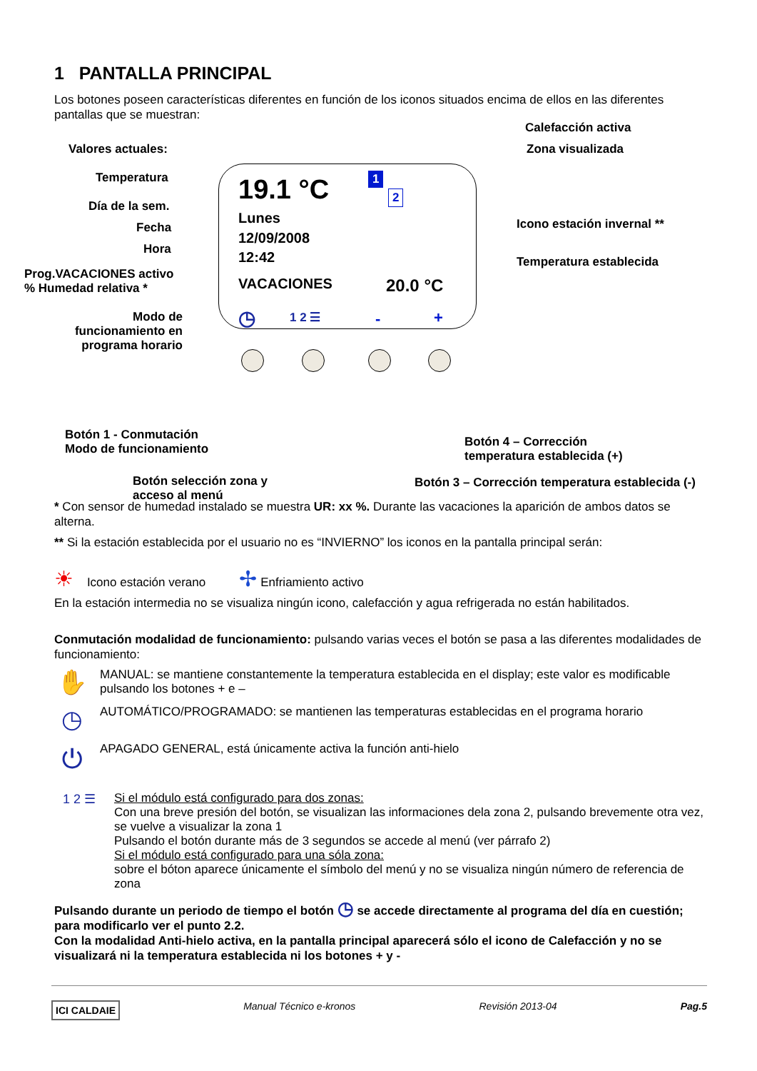1 PANTALLA PRINCIPAL
Los botones poseen características diferentes en función de los iconos situados encima de ellos en las diferentes pantallas que se muestran:
Valores actuales:
Temperatura
Día de la sem.
Fecha
Hora
Prog.VACACIONES activo
% Humedad relativa *
Modo de funcionamiento en programa horario
19.1 °C
Lunes
12/09/2008
12:42
VACACIONES 20.0 °C
1
2
◷ 1 2 ☰ - +
Calefacción activa
Zona visualizada
Icono estación invernal **
Temperatura establecida
Botón 1 - Conmutación
Modo de funcionamiento
Botón 4 – Corrección
temperatura establecida (+)
Botón selección zona y
acceso al menú
Botón 3 – Corrección temperatura establecida (-)
* Con sensor de humedad instalado se muestra UR: xx %. Durante las vacaciones la aparición de ambos datos se alterna.
** Si la estación establecida por el usuario no es “INVIERNO” los iconos en la pantalla principal serán:
☀ Icono estación verano ✢ Enfriamiento activo
En la estación intermedia no se visualiza ningún icono, calefacción y agua refrigerada no están habilitados.
Conmutación modalidad de funcionamiento: pulsando varias veces el botón se pasa a las diferentes modalidades de funcionamiento:
✋
MANUAL: se mantiene constantemente la temperatura establecida en el display; este valor es modificable pulsando los botones + e –
◷
AUTOMÁTICO/PROGRAMADO: se mantienen las temperaturas establecidas en el programa horario
⏻
APAGADO GENERAL, está únicamente activa la función anti-hielo
1 2 ☰
Si el módulo está configurado para dos zonas:
Con una breve presión del botón, se visualizan las informaciones dela zona 2, pulsando brevemente otra vez, se vuelve a visualizar la zona 1
Pulsando el botón durante más de 3 segundos se accede al menú (ver párrafo 2)
Si el módulo está configurado para una sóla zona:
sobre el bóton aparece únicamente el símbolo del menú y no se visualiza ningún número de referencia de zona
Pulsando durante un periodo de tiempo el botón ◷ se accede directamente al programa del día en cuestión; para modificarlo ver el punto 2.2.
Con la modalidad Anti-hielo activa, en la pantalla principal aparecerá sólo el icono de Calefacción y no se visualizará ni la temperatura establecida ni los botones + y -
ICI CALDAIE Manual Técnico e-kronos Revisión 2013-04 Pag.5